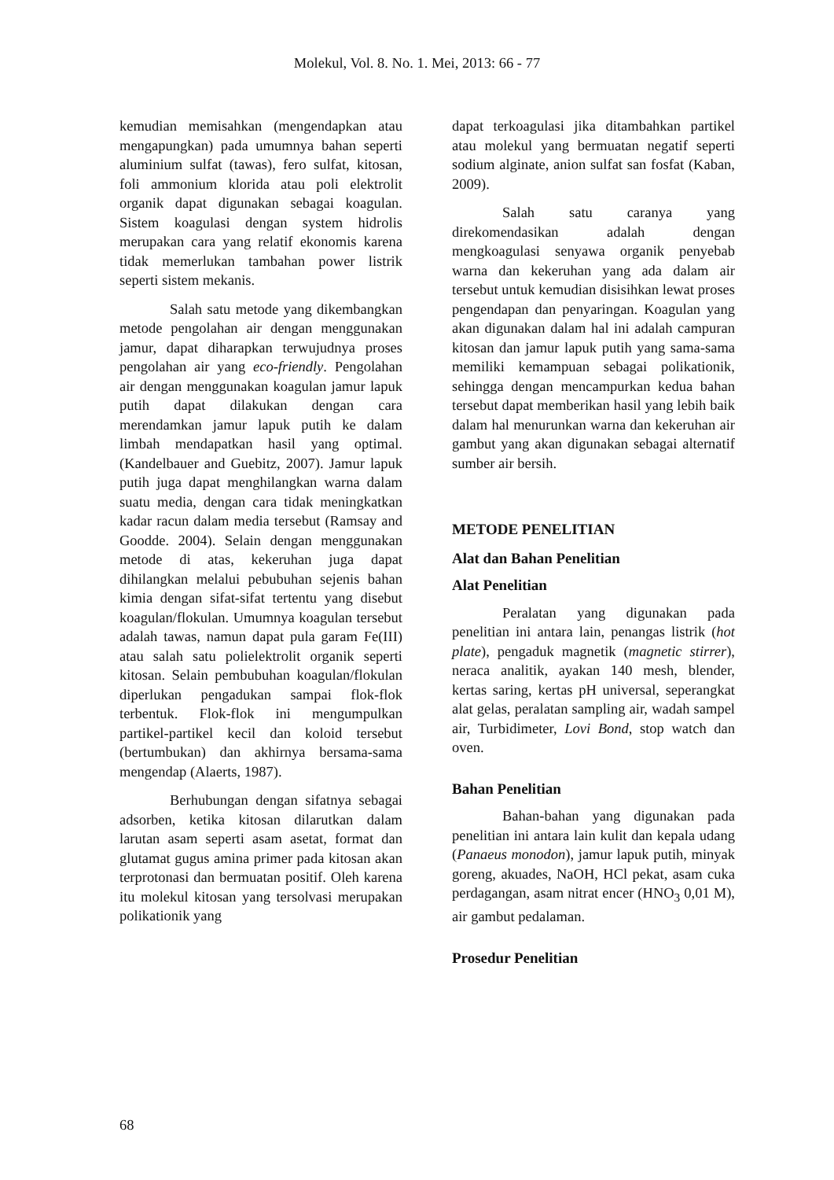Molekul, Vol. 8. No. 1. Mei, 2013: 66 - 77
kemudian memisahkan (mengendapkan atau mengapungkan) pada umumnya bahan seperti aluminium sulfat (tawas), fero sulfat, kitosan, foli ammonium klorida atau poli elektrolit organik dapat digunakan sebagai koagulan. Sistem koagulasi dengan system hidrolis merupakan cara yang relatif ekonomis karena tidak memerlukan tambahan power listrik seperti sistem mekanis.
Salah satu metode yang dikembangkan metode pengolahan air dengan menggunakan jamur, dapat diharapkan terwujudnya proses pengolahan air yang eco-friendly. Pengolahan air dengan menggunakan koagulan jamur lapuk putih dapat dilakukan dengan cara merendamkan jamur lapuk putih ke dalam limbah mendapatkan hasil yang optimal. (Kandelbauer and Guebitz, 2007). Jamur lapuk putih juga dapat menghilangkan warna dalam suatu media, dengan cara tidak meningkatkan kadar racun dalam media tersebut (Ramsay and Goodde. 2004). Selain dengan menggunakan metode di atas, kekeruhan juga dapat dihilangkan melalui pebubuhan sejenis bahan kimia dengan sifat-sifat tertentu yang disebut koagulan/flokulan. Umumnya koagulan tersebut adalah tawas, namun dapat pula garam Fe(III) atau salah satu polielektrolit organik seperti kitosan. Selain pembubuhan koagulan/flokulan diperlukan pengadukan sampai flok-flok terbentuk. Flok-flok ini mengumpulkan partikel-partikel kecil dan koloid tersebut (bertumbukan) dan akhirnya bersama-sama mengendap (Alaerts, 1987).
Berhubungan dengan sifatnya sebagai adsorben, ketika kitosan dilarutkan dalam larutan asam seperti asam asetat, format dan glutamat gugus amina primer pada kitosan akan terprotonasi dan bermuatan positif. Oleh karena itu molekul kitosan yang tersolvasi merupakan polikationik yang
dapat terkoagulasi jika ditambahkan partikel atau molekul yang bermuatan negatif seperti sodium alginate, anion sulfat san fosfat (Kaban, 2009).
Salah satu caranya yang direkomendasikan adalah dengan mengkoagulasi senyawa organik penyebab warna dan kekeruhan yang ada dalam air tersebut untuk kemudian disisihkan lewat proses pengendapan dan penyaringan. Koagulan yang akan digunakan dalam hal ini adalah campuran kitosan dan jamur lapuk putih yang sama-sama memiliki kemampuan sebagai polikationik, sehingga dengan mencampurkan kedua bahan tersebut dapat memberikan hasil yang lebih baik dalam hal menurunkan warna dan kekeruhan air gambut yang akan digunakan sebagai alternatif sumber air bersih.
METODE PENELITIAN
Alat dan Bahan Penelitian
Alat Penelitian
Peralatan yang digunakan pada penelitian ini antara lain, penangas listrik (hot plate), pengaduk magnetik (magnetic stirrer), neraca analitik, ayakan 140 mesh, blender, kertas saring, kertas pH universal, seperangkat alat gelas, peralatan sampling air, wadah sampel air, Turbidimeter, Lovi Bond, stop watch dan oven.
Bahan Penelitian
Bahan-bahan yang digunakan pada penelitian ini antara lain kulit dan kepala udang (Panaeus monodon), jamur lapuk putih, minyak goreng, akuades, NaOH, HCl pekat, asam cuka perdagangan, asam nitrat encer (HNO<sub>3</sub> 0,01 M), air gambut pedalaman.
Prosedur Penelitian
68